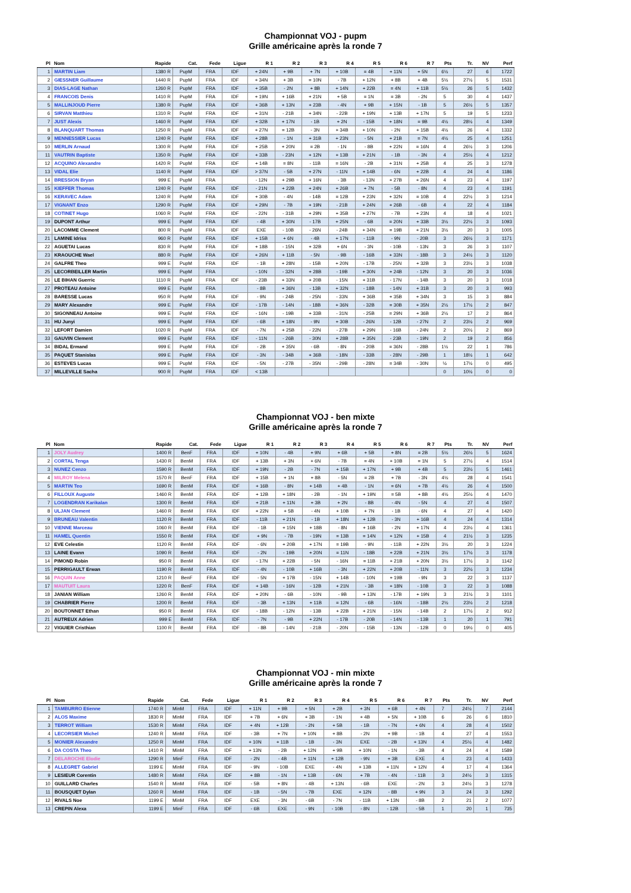Championnat VOJ - pupm
Grille américaine après la ronde 7
| Pl | Nom | Rapide | Cat. | Fede | Ligue | R 1 | R 2 | R 3 | R 4 | R 5 | R 6 | R 7 | Pts | Tr. | NV | Perf |
| --- | --- | --- | --- | --- | --- | --- | --- | --- | --- | --- | --- | --- | --- | --- | --- | --- |
| 1 | MARTIN Liam | 1380 R | PupM | FRA | IDF | + 24N | + 9B | + 7N | + 10B | = 4B | + 11N | + 5N | 6½ | 27 | 6 | 1722 |
| 2 | GIESSNER Guillaume | 1440 R | PupM | FRA | IDF | + 34N | + 3B | = 10N | - 7B | + 12N | + 8B | + 4B | 5½ | 27½ | 5 | 1531 |
| 3 | DIAS-LAGE Nathan | 1260 R | PupM | FRA | IDF | + 35B | - 2N | + 8B | + 14N | + 22B | = 4N | + 11B | 5½ | 26 | 5 | 1432 |
| 4 | FRANCOIS Denis | 1410 R | PupM | FRA | IDF | + 19N | + 16B | + 21N | + 5B | = 1N | = 3B | - 2N | 5 | 30 | 4 | 1437 |
| 5 | MALLINJOUD Pierre | 1380 R | PupM | FRA | IDF | + 36B | + 13N | + 23B | - 4N | + 9B | + 15N | - 1B | 5 | 26½ | 5 | 1357 |
| 6 | SIRVAN Matthieu | 1310 R | PupM | FRA | IDF | + 31N | - 21B | + 34N | - 22B | + 19N | + 13B | + 17N | 5 | 19 | 5 | 1233 |
| 7 | JUST Alexis | 1460 R | PupM | FRA | IDF | + 32B | + 17N | - 1B | + 2N | - 15B | + 18N | = 9B | 4½ | 28½ | 4 | 1349 |
| 8 | BLANQUART Thomas | 1250 R | PupM | FRA | IDF | + 27N | = 12B | - 3N | + 34B | + 10N | - 2N | + 15B | 4½ | 26 | 4 | 1332 |
| 9 | MENNESSIER Lucas | 1240 R | PupM | FRA | IDF | + 28B | - 1N | + 31B | + 23N | - 5N | + 21B | = 7N | 4½ | 25 | 4 | 1251 |
| 10 | MERLIN Arnaud | 1300 R | PupM | FRA | IDF | + 25B | + 20N | = 2B | - 1N | - 8B | + 22N | = 16N | 4 | 26½ | 3 | 1206 |
| 11 | VAUTRIN Baptiste | 1350 R | PupM | FRA | IDF | + 33B | - 23N | + 12N | + 13B | + 21N | - 1B | - 3N | 4 | 25½ | 4 | 1212 |
| 12 | ACQUINO Alexandre | 1420 R | PupM | FRA | IDF | + 14B | = 8N | - 11B | = 16N | - 2B | + 31N | + 25B | 4 | 25 | 3 | 1278 |
| 13 | VIDAL Elie | 1140 R | PupM | FRA | IDF | > 37N | - 5B | + 27N | - 11N | + 14B | - 6N | + 22B | 4 | 24 | 4 | 1186 |
| 14 | BRESSION Bryan | 999 E | PupM | FRA | | - 12N | + 29B | + 16N | - 3B | - 13N | + 27B | + 26N | 4 | 23 | 4 | 1197 |
| 15 | KIEFFER Thomas | 1240 R | PupM | FRA | IDF | - 21N | + 22B | + 24N | + 26B | + 7N | - 5B | - 8N | 4 | 23 | 4 | 1191 |
| 16 | KERAVEC Adam | 1240 R | PupM | FRA | IDF | + 30B | - 4N | - 14B | = 12B | + 23N | + 32N | = 10B | 4 | 22½ | 3 | 1214 |
| 17 | VIGNANT Enzo | 1290 R | PupM | FRA | IDF | + 29N | - 7B | + 19N | - 21B | + 24N | + 26B | - 6B | 4 | 22 | 4 | 1184 |
| 18 | COTINET Hugo | 1060 R | PupM | FRA | IDF | - 22N | - 31B | + 29N | + 35B | + 27N | - 7B | + 23N | 4 | 18 | 4 | 1021 |
| 19 | DUPONT Arthur | 999 E | PupM | FRA | IDF | - 4B | + 30N | - 17B | + 25N | - 6B | = 20N | + 33B | 3½ | 22½ | 3 | 1093 |
| 20 | LACOMME Clement | 800 R | PupM | FRA | IDF | EXE | - 10B | - 26N | - 24B | + 34N | = 19B | + 21N | 3½ | 20 | 3 | 1005 |
| 21 | LAMINE Idriss | 960 R | PupM | FRA | IDF | + 15B | + 6N | - 4B | + 17N | - 11B | - 9N | - 20B | 3 | 26½ | 3 | 1171 |
| 22 | AGUETAI Lucas | 830 R | PupM | FRA | IDF | + 18B | - 15N | + 32B | + 6N | - 3N | - 10B | - 13N | 3 | 26 | 3 | 1107 |
| 23 | KRAOUCHE Wael | 880 R | PupM | FRA | IDF | + 26N | + 11B | - 5N | - 9B | - 16B | + 33N | - 18B | 3 | 24½ | 3 | 1120 |
| 24 | GALFRE Theo | 999 E | PupM | FRA | IDF | - 1B | + 28N | - 15B | + 20N | - 17B | - 25N | + 32B | 3 | 23½ | 3 | 1038 |
| 25 | LECORBEILLER Martin | 999 E | PupM | FRA | | - 10N | - 32N | + 28B | - 19B | + 30N | + 24B | - 12N | 3 | 20 | 3 | 1036 |
| 26 | LE BIHAN Guerric | 1110 R | PupM | FRA | IDF | - 23B | + 33N | + 20B | - 15N | + 31B | - 17N | - 14B | 3 | 20 | 3 | 1018 |
| 27 | PROTEAU Antoine | 999 E | PupM | FRA | | - 8B | + 36N | - 13B | + 32N | - 18B | - 14N | + 31B | 3 | 20 | 3 | 993 |
| 28 | BARESSE Lucas | 950 R | PupM | FRA | IDF | - 9N | - 24B | - 25N | - 33N | + 36B | + 35B | + 34N | 3 | 15 | 3 | 884 |
| 29 | MARY Alexandre | 999 E | PupM | FRA | IDF | - 17B | - 14N | - 18B | + 36N | - 32B | = 30B | + 35N | 2½ | 17½ | 2 | 847 |
| 30 | SIGONNEAU Antoine | 999 E | PupM | FRA | IDF | - 16N | - 19B | + 33B | - 31N | - 25B | = 29N | + 36B | 2½ | 17 | 2 | 864 |
| 31 | HU Junyi | 999 E | PupM | FRA | IDF | - 6B | + 18N | - 9N | + 30B | - 26N | - 12B | - 27N | 2 | 23½ | 2 | 969 |
| 32 | LEFORT Damien | 1020 R | PupM | FRA | IDF | - 7N | + 25B | - 22N | - 27B | + 29N | - 16B | - 24N | 2 | 20½ | 2 | 869 |
| 33 | GAUVIN Clement | 999 E | PupM | FRA | IDF | - 11N | - 26B | - 30N | + 28B | + 35N | - 23B | - 19N | 2 | 19 | 2 | 856 |
| 34 | BIDAL Ermand | 999 E | PupM | FRA | IDF | - 2B | + 35N | - 6B | - 8N | - 20B | = 36N | - 28B | 1½ | 22 | 1 | 786 |
| 35 | PAQUET Stanislas | 999 E | PupM | FRA | IDF | - 3N | - 34B | + 36B | - 18N | - 33B | - 28N | - 29B | 1 | 18½ | 1 | 642 |
| 36 | ESTEVES Lucas | 999 E | PupM | FRA | IDF | - 5N | - 27B | - 35N | - 29B | - 28N | = 34B | - 30N | ½ | 17½ | 0 | 495 |
| 37 | MILLEVILLE Sacha | 900 R | PupM | FRA | IDF | < 13B | | | | | | | 0 | 10½ | 0 | 0 |
Championnat VOJ - ben mixte
Grille américaine après la ronde 7
| Pl | Nom | Rapide | Cat. | Fede | Ligue | R 1 | R 2 | R 3 | R 4 | R 5 | R 6 | R 7 | Pts | Tr. | NV | Perf |
| --- | --- | --- | --- | --- | --- | --- | --- | --- | --- | --- | --- | --- | --- | --- | --- | --- |
| 1 | JOLY Audrey | 1400 R | BenF | FRA | IDF | + 10N | - 4B | + 9N | + 6B | + 5B | + 8N | = 2B | 5½ | 26½ | 5 | 1624 |
| 2 | CORTAL Tenga | 1430 R | BenM | FRA | IDF | + 13B | + 3N | + 6N | - 7B | = 4N | + 10B | = 1N | 5 | 27½ | 4 | 1514 |
| 3 | NUNEZ Cenzo | 1590 R | BenM | FRA | IDF | + 19N | - 2B | - 7N | + 15B | + 17N | + 9B | + 4B | 5 | 23½ | 5 | 1461 |
| 4 | MILROY Melena | 1570 R | BenF | FRA | IDF | + 15B | + 1N | + 8B | - 5N | = 2B | + 7B | - 3N | 4½ | 28 | 4 | 1541 |
| 5 | MARTIN Teo | 1690 R | BenM | FRA | IDF | + 16B | - 8N | + 14B | + 4B | - 1N | = 6N | + 7B | 4½ | 26 | 4 | 1500 |
| 6 | FILLOUX Auguste | 1460 R | BenM | FRA | IDF | + 12B | + 18N | - 2B | - 1N | + 19N | = 5B | + 8B | 4½ | 25½ | 4 | 1470 |
| 7 | LOGENDRAN Karikalan | 1300 R | BenM | FRA | IDF | + 21B | + 11N | + 3B | + 2N | - 8B | - 4N | - 5N | 4 | 27 | 4 | 1507 |
| 8 | ULJAN Clement | 1460 R | BenM | FRA | IDF | + 22N | + 5B | - 4N | + 10B | + 7N | - 1B | - 6N | 4 | 27 | 4 | 1420 |
| 9 | BRUNEAU Valentin | 1120 R | BenM | FRA | IDF | - 11B | + 21N | - 1B | + 18N | + 12B | - 3N | + 16B | 4 | 24 | 4 | 1314 |
| 10 | VIENNE Marceau | 1060 R | BenM | FRA | IDF | - 1B | + 15N | + 18B | - 8N | + 16B | - 2N | + 17N | 4 | 23½ | 4 | 1361 |
| 11 | HAMEL Quentin | 1550 R | BenM | FRA | IDF | + 9N | - 7B | - 19N | = 13B | = 14N | + 12N | + 15B | 4 | 21½ | 3 | 1235 |
| 12 | EVE Celestin | 1120 R | BenM | FRA | IDF | - 6N | + 20B | + 17N | = 19B | - 9N | - 11B | + 22N | 3½ | 20 | 3 | 1224 |
| 13 | LAINE Evann | 1090 R | BenM | FRA | IDF | - 2N | - 19B | + 20N | = 11N | - 18B | + 22B | + 21N | 3½ | 17½ | 3 | 1178 |
| 14 | PIMOND Robin | 950 R | BenM | FRA | IDF | - 17N | + 22B | - 5N | - 16N | = 11B | + 21B | + 20N | 3½ | 17½ | 3 | 1142 |
| 15 | PERRIGAULT Erwan | 1190 R | BenM | FRA | IDF | - 4N | - 10B | + 16B | - 3N | + 22N | + 20B | - 11N | 3 | 22½ | 3 | 1234 |
| 16 | PAQUIN Anne | 1210 R | BenF | FRA | IDF | - 5N | + 17B | - 15N | + 14B | - 10N | + 19B | - 9N | 3 | 22 | 3 | 1137 |
| 17 | MAUTUIT Laura | 1220 R | BenF | FRA | IDF | + 14B | - 16N | - 12B | + 21N | - 3B | + 18N | - 10B | 3 | 22 | 3 | 1088 |
| 18 | JANIAN William | 1260 R | BenM | FRA | IDF | + 20N | - 6B | - 10N | - 9B | + 13N | - 17B | + 19N | 3 | 21½ | 3 | 1101 |
| 19 | CHABRIER Pierre | 1200 R | BenM | FRA | IDF | - 3B | + 13N | + 11B | = 12N | - 6B | - 16N | - 18B | 2½ | 23½ | 2 | 1218 |
| 20 | BOUTONNET Ethan | 950 R | BenM | FRA | IDF | - 18B | - 12N | - 13B | + 22B | + 21N | - 15N | - 14B | 2 | 17½ | 2 | 912 |
| 21 | AUTREUX Adrien | 999 E | BenM | FRA | IDF | - 7N | - 9B | + 22N | - 17B | - 20B | - 14N | - 13B | 1 | 20 | 1 | 791 |
| 22 | VIGUIER Cristhian | 1100 R | BenM | FRA | IDF | - 8B | - 14N | - 21B | - 20N | - 15B | - 13N | - 12B | 0 | 19½ | 0 | 405 |
Championnat VOJ - min mixte
Grille américaine après la ronde 7
| Pl | Nom | Rapide | Cat. | Fede | Ligue | R 1 | R 2 | R 3 | R 4 | R 5 | R 6 | R 7 | Pts | Tr. | NV | Perf |
| --- | --- | --- | --- | --- | --- | --- | --- | --- | --- | --- | --- | --- | --- | --- | --- | --- |
| 1 | TAMBURRO Etienne | 1740 R | MinM | FRA | IDF | + 11N | + 9B | + 5N | + 2B | + 3N | + 6B | + 4N | 7 | 24½ | 7 | 2144 |
| 2 | ALOS Maxime | 1830 R | MinM | FRA | IDF | + 7B | + 6N | + 3B | - 1N | + 4B | + 5N | + 10B | 6 | 26 | 6 | 1810 |
| 3 | TERROT William | 1530 R | MinM | FRA | IDF | + 4N | + 12B | - 2N | + 5B | - 1B | - 7N | + 6N | 4 | 28 | 4 | 1502 |
| 4 | LECORSIER Michel | 1240 R | MinM | FRA | IDF | - 3B | + 7N | + 10N | + 8B | - 2N | + 9B | - 1B | 4 | 27 | 4 | 1553 |
| 5 | MONIER Alexandre | 1250 R | MinM | FRA | IDF | + 10N | + 11B | - 1B | - 3N | EXE | - 2B | + 13N | 4 | 25½ | 4 | 1482 |
| 6 | DA COSTA Theo | 1410 R | MinM | FRA | IDF | + 13N | - 2B | + 12N | + 9B | + 10N | - 1N | - 3B | 4 | 24 | 4 | 1589 |
| 7 | DELAROCHE Elodie | 1290 R | MinF | FRA | IDF | - 2N | - 4B | + 11N | + 12B | - 9N | + 3B | EXE | 4 | 23 | 4 | 1433 |
| 8 | ALLEGRET Gabriel | 1199 E | MinM | FRA | IDF | - 9N | - 10B | EXE | - 4N | + 13B | + 11N | + 12N | 4 | 17 | 4 | 1364 |
| 9 | LESIEUR Corentin | 1480 R | MinM | FRA | IDF | + 8B | - 1N | + 13B | - 6N | + 7B | - 4N | - 11B | 3 | 24½ | 3 | 1315 |
| 10 | GUILLARD Charles | 1540 R | MinM | FRA | IDF | - 5B | + 8N | - 4B | + 13N | - 6B | EXE | - 2N | 3 | 24½ | 3 | 1278 |
| 11 | BOUSQUET Dylan | 1260 R | MinM | FRA | IDF | - 1B | - 5N | - 7B | EXE | + 12N | - 8B | + 9N | 3 | 24 | 3 | 1292 |
| 12 | RIVALS Noe | 1199 E | MinM | FRA | IDF | EXE | - 3N | - 6B | - 7N | - 11B | + 13N | - 8B | 2 | 21 | 2 | 1077 |
| 13 | CREPIN Alexa | 1199 E | MinF | FRA | IDF | - 6B | EXE | - 9N | - 10B | - 8N | - 12B | - 5B | 1 | 20 | 1 | 735 |